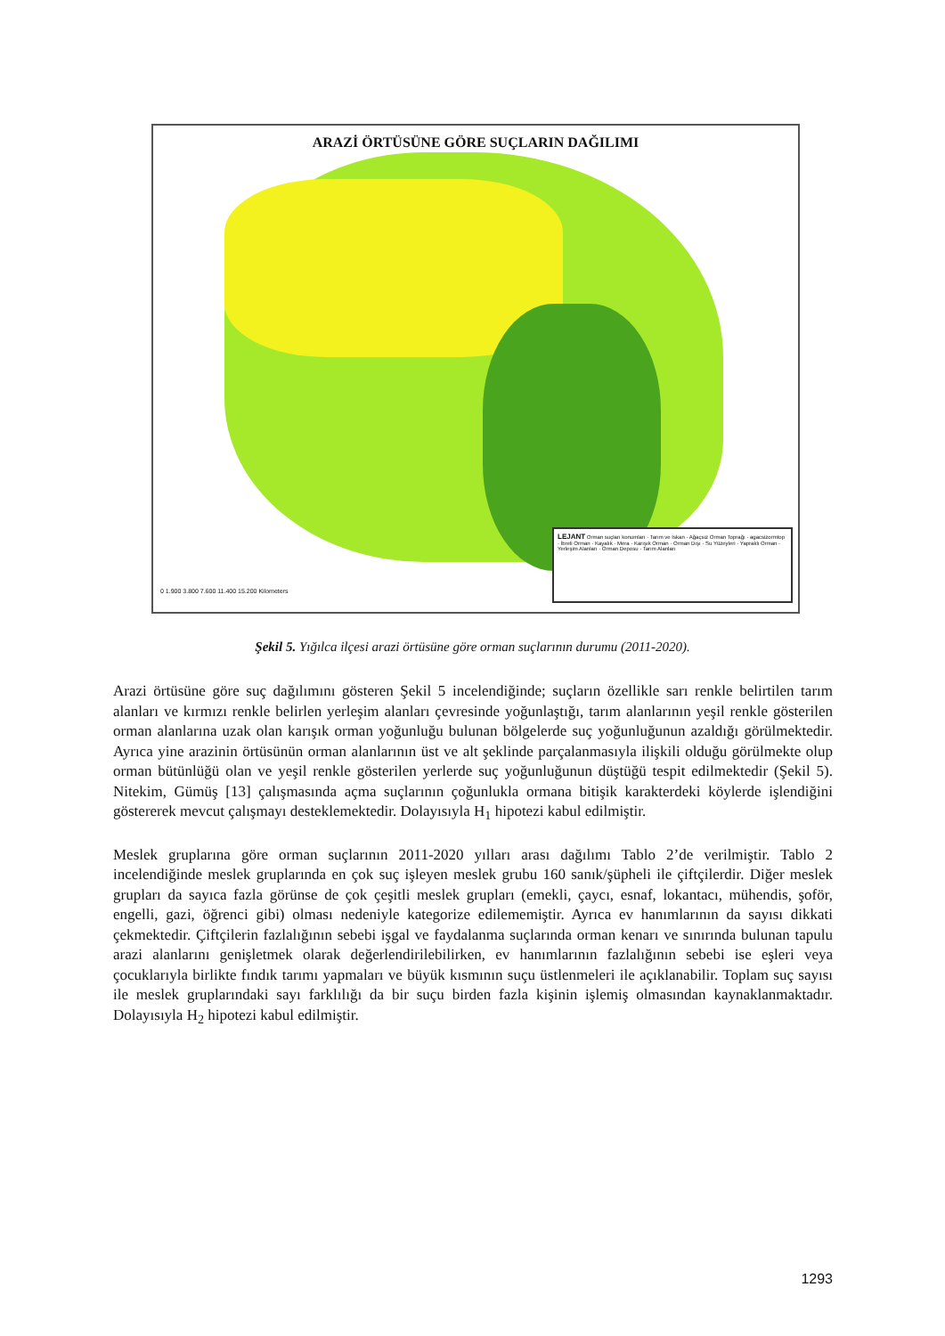ARAZİ ÖRTÜSÜNE GÖRE SUÇLARIN DAĞILIMI
0 1.900 3.800 7.600 11.400 15.200 Kilometers
LEJANT Orman suçları konumları · Tarım ve İskan · Ağaçsız Orman Toprağı · agacsizormtop · İbreli Orman · Kayalık · Mera · Karışık Orman · Orman Dışı · Su Yüzeyleri · Yapraklı Orman · Yerleşim Alanları · Orman Deposu · Tarım Alanları
Şekil 5. Yığılca ilçesi arazi örtüsüne göre orman suçlarının durumu (2011-2020).
Arazi örtüsüne göre suç dağılımını gösteren Şekil 5 incelendiğinde; suçların özellikle sarı renkle belirtilen tarım alanları ve kırmızı renkle belirlen yerleşim alanları çevresinde yoğunlaştığı, tarım alanlarının yeşil renkle gösterilen orman alanlarına uzak olan karışık orman yoğunluğu bulunan bölgelerde suç yoğunluğunun azaldığı görülmektedir. Ayrıca yine arazinin örtüsünün orman alanlarının üst ve alt şeklinde parçalanmasıyla ilişkili olduğu görülmekte olup orman bütünlüğü olan ve yeşil renkle gösterilen yerlerde suç yoğunluğunun düştüğü tespit edilmektedir (Şekil 5). Nitekim, Gümüş [13] çalışmasında açma suçlarının çoğunlukla ormana bitişik karakterdeki köylerde işlendiğini göstererek mevcut çalışmayı desteklemektedir. Dolayısıyla H<sub>1</sub> hipotezi kabul edilmiştir.
Meslek gruplarına göre orman suçlarının 2011-2020 yılları arası dağılımı Tablo 2’de verilmiştir. Tablo 2 incelendiğinde meslek gruplarında en çok suç işleyen meslek grubu 160 sanık/şüpheli ile çiftçilerdir. Diğer meslek grupları da sayıca fazla görünse de çok çeşitli meslek grupları (emekli, çaycı, esnaf, lokantacı, mühendis, şoför, engelli, gazi, öğrenci gibi) olması nedeniyle kategorize edilememiştir. Ayrıca ev hanımlarının da sayısı dikkati çekmektedir. Çiftçilerin fazlalığının sebebi işgal ve faydalanma suçlarında orman kenarı ve sınırında bulunan tapulu arazi alanlarını genişletmek olarak değerlendirilebilirken, ev hanımlarının fazlalığının sebebi ise eşleri veya çocuklarıyla birlikte fındık tarımı yapmaları ve büyük kısmının suçu üstlenmeleri ile açıklanabilir. Toplam suç sayısı ile meslek gruplarındaki sayı farklılığı da bir suçu birden fazla kişinin işlemiş olmasından kaynaklanmaktadır. Dolayısıyla H<sub>2</sub> hipotezi kabul edilmiştir.
1293